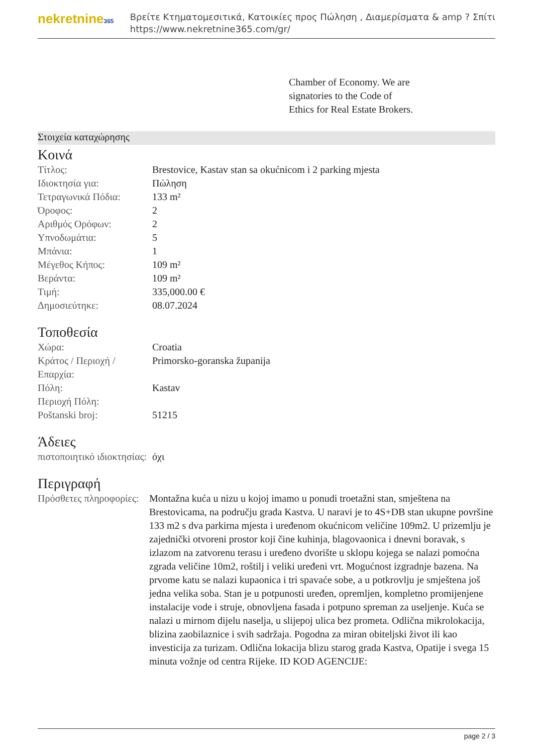nekretnine365
Βρείτε Κτηματομεσιτικά, Κατοικίες προς Πώληση , Διαμερίσματα & amp ? Σπίτι
https://www.nekretnine365.com/gr/
Chamber of Economy. We are
signatories to the Code of
Ethics for Real Estate Brokers.
Στοιχεία καταχώρησης
Κοινά
| Τίτλος: | Brestovice, Kastav stan sa okućnicom i 2 parking mjesta |
| Ιδιοκτησία για: | Πώληση |
| Τετραγωνικά Πόδια: | 133 m² |
| Όροφος: | 2 |
| Αριθμός Ορόφων: | 2 |
| Υπνοδωμάτια: | 5 |
| Μπάνια: | 1 |
| Μέγεθος Κήπος: | 109 m² |
| Βεράντα: | 109 m² |
| Τιμή: | 335,000.00 € |
| Δημοσιεύτηκε: | 08.07.2024 |
Τοποθεσία
| Χώρα: | Croatia |
| Κράτος / Περιοχή / Επαρχία: | Primorsko-goranska županija |
| Πόλη: | Kastav |
| Περιοχή Πόλη: | |
| Poštanski broj: | 51215 |
Άδειες
| πιστοποιητικό ιδιοκτησίας: | όχι |
Περιγραφή
| Πρόσθετες πληροφορίες: | Montažna kuća u nizu u kojoj imamo u ponudi troetažni stan, smještena na Brestovicama, na području grada Kastva. U naravi je to 4S+DB stan ukupne površine 133 m2 s dva parkirna mjesta i uređenom okućnicom veličine 109m2. U prizemlju je zajednički otvoreni prostor koji čine kuhinja, blagovaonica i dnevni boravak, s izlazom na zatvorenu terasu i uređeno dvorište u sklopu kojega se nalazi pomoćna zgrada veličine 10m2, roštilj i veliki uređeni vrt. Mogućnost izgradnje bazena. Na prvome katu se nalazi kupaonica i tri spavaće sobe, a u potkrovlju je smještena još jedna velika soba. Stan je u potpunosti uređen, opremljen, kompletno promijenjene instalacije vode i struje, obnovljena fasada i potpuno spreman za useljenje. Kuća se nalazi u mirnom dijelu naselja, u slijepoj ulica bez prometa. Odlična mikrolokacija, blizina zaobilaznice i svih sadržaja. Pogodna za miran obiteljski život ili kao investicija za turizam. Odlična lokacija blizu starog grada Kastva, Opatije i svega 15 minuta vožnje od centra Rijeke. ID KOD AGENCIJE: |
page 2 / 3